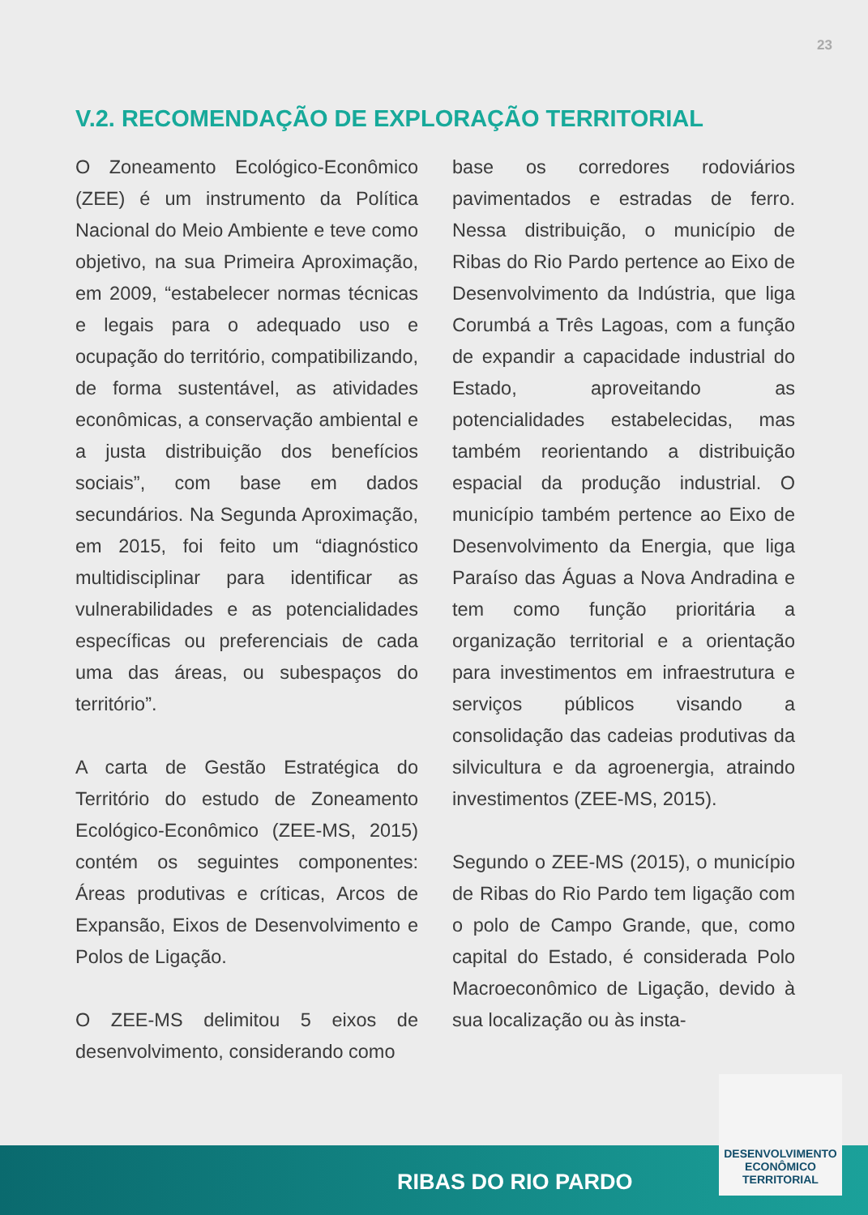23
V.2. RECOMENDAÇÃO DE EXPLORAÇÃO TERRITORIAL
O Zoneamento Ecológico-Econômico (ZEE) é um instrumento da Política Nacional do Meio Ambiente e teve como objetivo, na sua Primeira Aproximação, em 2009, “estabelecer normas técnicas e legais para o adequado uso e ocupação do território, compatibilizando, de forma sustentável, as atividades econômicas, a conservação ambiental e a justa distribuição dos benefícios sociais”, com base em dados secundários. Na Segunda Aproximação, em 2015, foi feito um “diagnóstico multidisciplinar para identificar as vulnerabilidades e as potencialidades específicas ou preferenciais de cada uma das áreas, ou subespaços do território”.
A carta de Gestão Estratégica do Território do estudo de Zoneamento Ecológico-Econômico (ZEE-MS, 2015) contém os seguintes componentes: Áreas produtivas e críticas, Arcos de Expansão, Eixos de Desenvolvimento e Polos de Ligação.
O ZEE-MS delimitou 5 eixos de desenvolvimento, considerando como
base os corredores rodoviários pavimentados e estradas de ferro. Nessa distribuição, o município de Ribas do Rio Pardo pertence ao Eixo de Desenvolvimento da Indústria, que liga Corumbá a Três Lagoas, com a função de expandir a capacidade industrial do Estado, aproveitando as potencialidades estabelecidas, mas também reorientando a distribuição espacial da produção industrial. O município também pertence ao Eixo de Desenvolvimento da Energia, que liga Paraíso das Águas a Nova Andradina e tem como função prioritária a organização territorial e a orientação para investimentos em infraestrutura e serviços públicos visando a consolidação das cadeias produtivas da silvicultura e da agroenergia, atraindo investimentos (ZEE-MS, 2015).
Segundo o ZEE-MS (2015), o município de Ribas do Rio Pardo tem ligação com o polo de Campo Grande, que, como capital do Estado, é considerada Polo Macroeconômico de Ligação, devido à sua localização ou às insta-
RIBAS DO RIO PARDO
DESENVOLVIMENTO
ECONÔMICO
TERRITORIAL